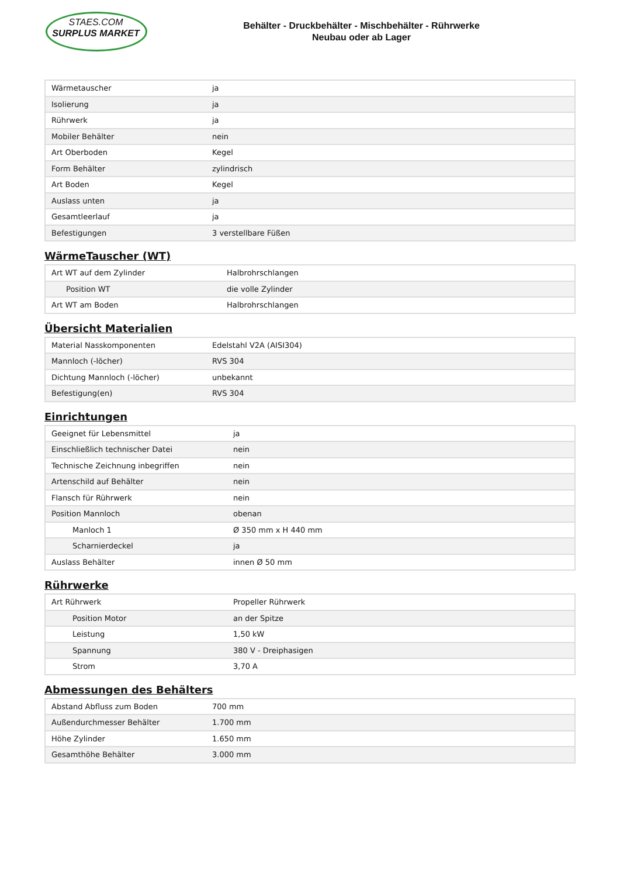STAES.COM
SURPLUS MARKET
Behälter - Druckbehälter - Mischbehälter - Rührwerke
Neubau oder ab Lager
| Wärmetauscher | ja |
| Isolierung | ja |
| Rührwerk | ja |
| Mobiler Behälter | nein |
| Art Oberboden | Kegel |
| Form Behälter | zylindrisch |
| Art Boden | Kegel |
| Auslass unten | ja |
| Gesamtleerlauf | ja |
| Befestigungen | 3 verstellbare Füßen |
WärmeTauscher (WT)
| Art WT auf dem Zylinder | Halbrohrschlangen |
| Position WT | die volle Zylinder |
| Art WT am Boden | Halbrohrschlangen |
Übersicht Materialien
| Material Nasskomponenten | Edelstahl V2A (AISI304) |
| Mannloch (-löcher) | RVS 304 |
| Dichtung Mannloch (-löcher) | unbekannt |
| Befestigung(en) | RVS 304 |
Einrichtungen
| Geeignet für Lebensmittel | ja |
| Einschließlich technischer Datei | nein |
| Technische Zeichnung inbegriffen | nein |
| Artenschild auf Behälter | nein |
| Flansch für Rührwerk | nein |
| Position Mannloch | obenan |
| Manloch 1 | Ø 350 mm x H 440 mm |
| Scharnierdeckel | ja |
| Auslass Behälter | innen Ø 50 mm |
Rührwerke
| Art Rührwerk | Propeller Rührwerk |
| Position Motor | an der Spitze |
| Leistung | 1,50 kW |
| Spannung | 380 V - Dreiphasigen |
| Strom | 3,70 A |
Abmessungen des Behälters
| Abstand Abfluss zum Boden | 700 mm |
| Außendurchmesser Behälter | 1.700 mm |
| Höhe Zylinder | 1.650 mm |
| Gesamthöhe Behälter | 3.000 mm |